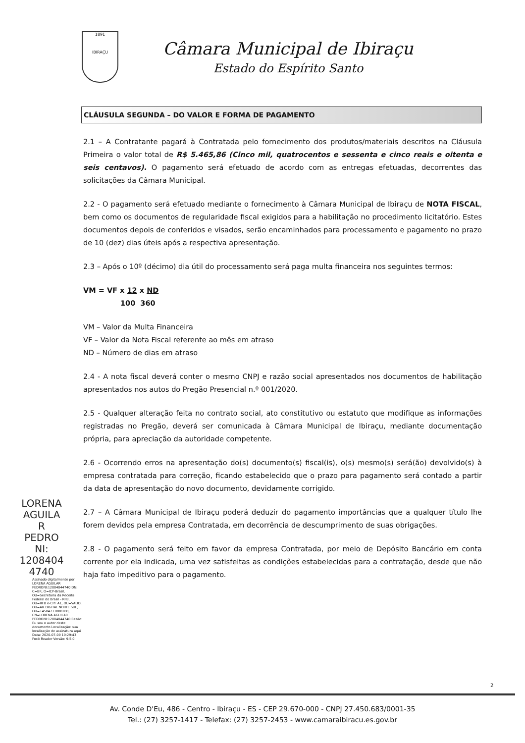1891
IBIRAÇU
Câmara Municipal de Ibiraçu
Estado do Espírito Santo
LORENA
AGUILA
R
PEDRO
NI:
1208404
4740
Assinado digitalmente por LORENA AGUILAR PEDRONI:12084044740 DN: C=BR, O=ICP-Brasil, OU=Secretaria da Receita Federal do Brasil - RFB, OU=RFB e-CPF A1, OU=VALID, OU=AR DIGITAL NORTE SUL, OU=14504711000108, CN=LORENA AGUILAR PEDRONI:12084044740 Razão: Eu sou o autor deste documento Localização: sua localização de assinatura aqui Data: 2020-07-09 19:29:43 Foxit Reader Versão: 9.5.0
CLÁUSULA SEGUNDA – DO VALOR E FORMA DE PAGAMENTO
2.1 – A Contratante pagará à Contratada pelo fornecimento dos produtos/materiais descritos na Cláusula Primeira o valor total de R$ 5.465,86 (Cinco mil, quatrocentos e sessenta e cinco reais e oitenta e seis centavos). O pagamento será efetuado de acordo com as entregas efetuadas, decorrentes das solicitações da Câmara Municipal.
2.2 - O pagamento será efetuado mediante o fornecimento à Câmara Municipal de Ibiraçu de NOTA FISCAL, bem como os documentos de regularidade fiscal exigidos para a habilitação no procedimento licitatório. Estes documentos depois de conferidos e visados, serão encaminhados para processamento e pagamento no prazo de 10 (dez) dias úteis após a respectiva apresentação.
2.3 – Após o 10º (décimo) dia útil do processamento será paga multa financeira nos seguintes termos:
VM = VF x 12 x ND
100 360
VM – Valor da Multa Financeira
VF – Valor da Nota Fiscal referente ao mês em atraso
ND – Número de dias em atraso
2.4 - A nota fiscal deverá conter o mesmo CNPJ e razão social apresentados nos documentos de habilitação apresentados nos autos do Pregão Presencial n.º 001/2020.
2.5 - Qualquer alteração feita no contrato social, ato constitutivo ou estatuto que modifique as informações registradas no Pregão, deverá ser comunicada à Câmara Municipal de Ibiraçu, mediante documentação própria, para apreciação da autoridade competente.
2.6 - Ocorrendo erros na apresentação do(s) documento(s) fiscal(is), o(s) mesmo(s) será(ão) devolvido(s) à empresa contratada para correção, ficando estabelecido que o prazo para pagamento será contado a partir da data de apresentação do novo documento, devidamente corrigido.
2.7 – A Câmara Municipal de Ibiraçu poderá deduzir do pagamento importâncias que a qualquer título lhe forem devidos pela empresa Contratada, em decorrência de descumprimento de suas obrigações.
2.8 - O pagamento será feito em favor da empresa Contratada, por meio de Depósito Bancário em conta corrente por ela indicada, uma vez satisfeitas as condições estabelecidas para a contratação, desde que não haja fato impeditivo para o pagamento.
2
Av. Conde D'Eu, 486 - Centro - Ibiraçu - ES - CEP 29.670-000 - CNPJ 27.450.683/0001-35
Tel.: (27) 3257-1417 - Telefax: (27) 3257-2453 - www.camaraibiracu.es.gov.br